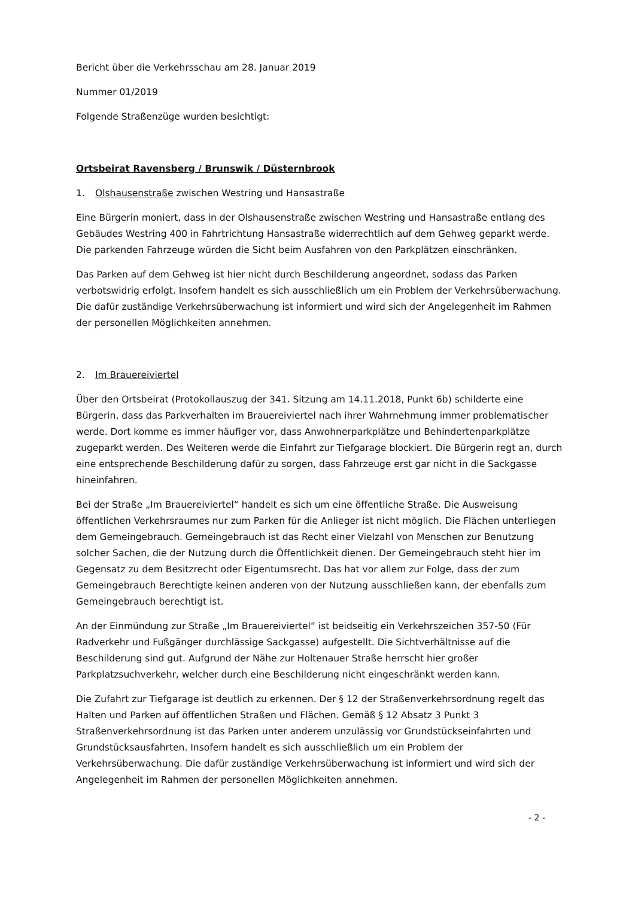Bericht über die Verkehrsschau am 28. Januar 2019
Nummer 01/2019
Folgende Straßenzüge wurden besichtigt:
Ortsbeirat Ravensberg / Brunswik / Düsternbrook
1. Olshausenstraße zwischen Westring und Hansastraße
Eine Bürgerin moniert, dass in der Olshausenstraße zwischen Westring und Hansastraße entlang des Gebäudes Westring 400 in Fahrtrichtung Hansastraße widerrechtlich auf dem Gehweg geparkt werde. Die parkenden Fahrzeuge würden die Sicht beim Ausfahren von den Parkplätzen einschränken.
Das Parken auf dem Gehweg ist hier nicht durch Beschilderung angeordnet, sodass das Parken verbotswidrig erfolgt. Insofern handelt es sich ausschließlich um ein Problem der Verkehrsüberwachung. Die dafür zuständige Verkehrsüberwachung ist informiert und wird sich der Angelegenheit im Rahmen der personellen Möglichkeiten annehmen.
2. Im Brauereiviertel
Über den Ortsbeirat (Protokollauszug der 341. Sitzung am 14.11.2018, Punkt 6b) schilderte eine Bürgerin, dass das Parkverhalten im Brauereiviertel nach ihrer Wahrnehmung immer problematischer werde. Dort komme es immer häufiger vor, dass Anwohnerparkplätze und Behindertenparkplätze zugeparkt werden. Des Weiteren werde die Einfahrt zur Tiefgarage blockiert. Die Bürgerin regt an, durch eine entsprechende Beschilderung dafür zu sorgen, dass Fahrzeuge erst gar nicht in die Sackgasse hineinfahren.
Bei der Straße „Im Brauereiviertel“ handelt es sich um eine öffentliche Straße. Die Ausweisung öffentlichen Verkehrsraumes nur zum Parken für die Anlieger ist nicht möglich. Die Flächen unterliegen dem Gemeingebrauch. Gemeingebrauch ist das Recht einer Vielzahl von Menschen zur Benutzung solcher Sachen, die der Nutzung durch die Öffentlichkeit dienen. Der Gemeingebrauch steht hier im Gegensatz zu dem Besitzrecht oder Eigentumsrecht. Das hat vor allem zur Folge, dass der zum Gemeingebrauch Berechtigte keinen anderen von der Nutzung ausschließen kann, der ebenfalls zum Gemeingebrauch berechtigt ist.
An der Einmündung zur Straße „Im Brauereiviertel“ ist beidseitig ein Verkehrszeichen 357-50 (Für Radverkehr und Fußgänger durchlässige Sackgasse) aufgestellt. Die Sichtverhältnisse auf die Beschilderung sind gut. Aufgrund der Nähe zur Holtenauer Straße herrscht hier großer Parkplatzsuchverkehr, welcher durch eine Beschilderung nicht eingeschränkt werden kann.
Die Zufahrt zur Tiefgarage ist deutlich zu erkennen. Der § 12 der Straßenverkehrsordnung regelt das Halten und Parken auf öffentlichen Straßen und Flächen. Gemäß § 12 Absatz 3 Punkt 3 Straßenverkehrsordnung ist das Parken unter anderem unzulässig vor Grundstückseinfahrten und Grundstücksausfahrten. Insofern handelt es sich ausschließlich um ein Problem der Verkehrsüberwachung. Die dafür zuständige Verkehrsüberwachung ist informiert und wird sich der Angelegenheit im Rahmen der personellen Möglichkeiten annehmen.
- 2 -